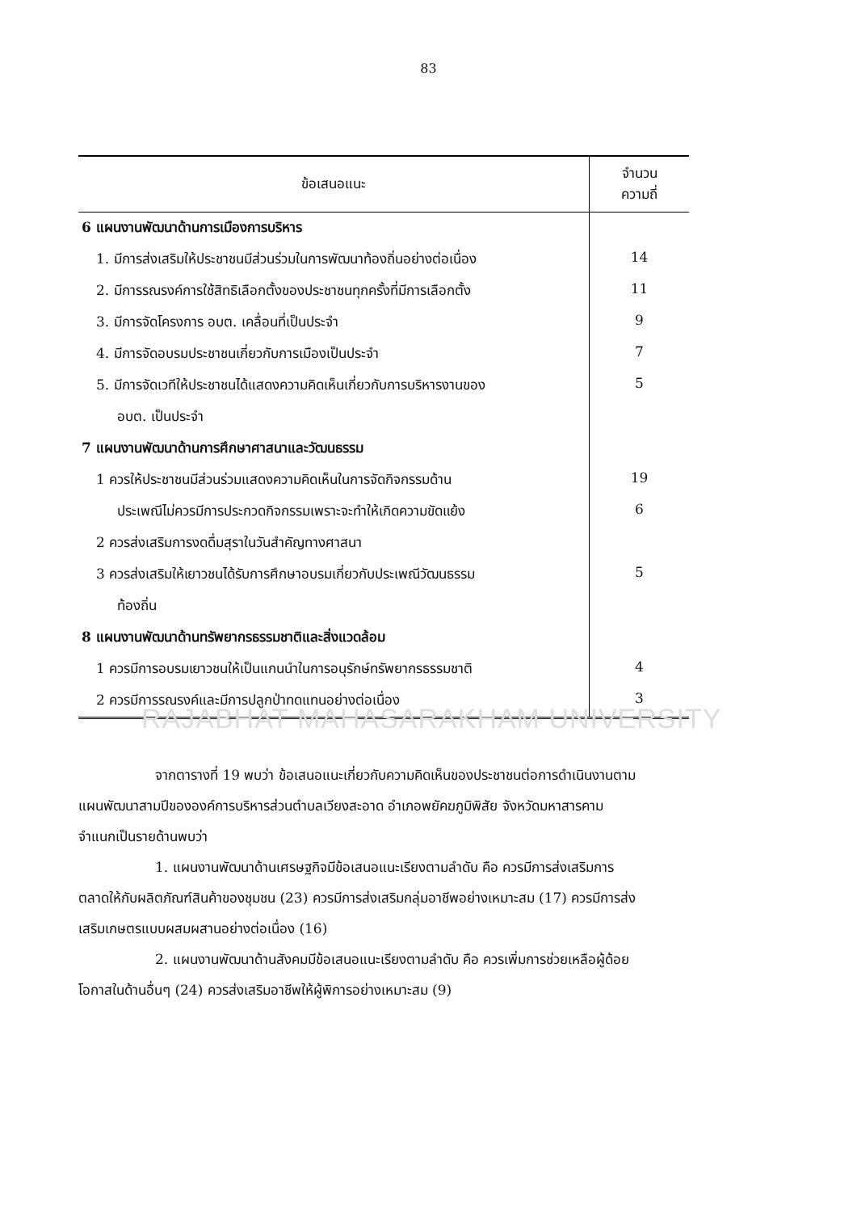83
| ข้อเสนอแนะ | จำนวน ความถี่ |
| --- | --- |
| 6 แผนงานพัฒนาด้านการเมืองการบริหาร | |
| 1. มีการส่งเสริมให้ประชาชนมีส่วนร่วมในการพัฒนาท้องถิ่นอย่างต่อเนื่อง | 14 |
| 2. มีการรณรงค์การใช้สิทธิเลือกตั้งของประชาชนทุกครั้งที่มีการเลือกตั้ง | 11 |
| 3. มีการจัดโครงการ อบต. เคลื่อนที่เป็นประจำ | 9 |
| 4. มีการจัดอบรมประชาชนเกี่ยวกับการเมืองเป็นประจำ | 7 |
| 5. มีการจัดเวทีให้ประชาชนได้แสดงความคิดเห็นเกี่ยวกับการบริหารงานของ | 5 |
| อบต. เป็นประจำ | |
| 7 แผนงานพัฒนาด้านการศึกษาศาสนาและวัฒนธรรม | |
| 1 ควรให้ประชาชนมีส่วนร่วมแสดงความคิดเห็นในการจัดกิจกรรมด้าน | 19 |
| ประเพณีไม่ควรมีการประกวดกิจกรรมเพราะจะทำให้เกิดความขัดแย้ง | 6 |
| 2 ควรส่งเสริมการงดดื่มสุราในวันสำคัญทางศาสนา | |
| 3 ควรส่งเสริมให้เยาวชนได้รับการศึกษาอบรมเกี่ยวกับประเพณีวัฒนธรรม | 5 |
| ท้องถิ่น | |
| 8 แผนงานพัฒนาด้านทรัพยากรธรรมชาติและสิ่งแวดล้อม | |
| 1 ควรมีการอบรมเยาวชนให้เป็นแกนนำในการอนุรักษ์ทรัพยากรธรรมชาติ | 4 |
| 2 ควรมีการรณรงค์และมีการปลูกป่าทดแทนอย่างต่อเนื่อง | 3 |
RAJABHAT MAHASARAKHAM UNIVERSITY
จากตารางที่ 19 พบว่า ข้อเสนอแนะเกี่ยวกับความคิดเห็นของประชาชนต่อการดำเนินงานตามแผนพัฒนาสามปีขององค์การบริหารส่วนตำบลเวียงสะอาด อำเภอพยัคฆภูมิพิสัย จังหวัดมหาสารคาม จำแนกเป็นรายด้านพบว่า
1. แผนงานพัฒนาด้านเศรษฐกิจมีข้อเสนอแนะเรียงตามลำดับ คือ ควรมีการส่งเสริมการตลาดให้กับผลิตภัณฑ์สินค้าของชุมชน (23) ควรมีการส่งเสริมกลุ่มอาชีพอย่างเหมาะสม (17) ควรมีการส่งเสริมเกษตรแบบผสมผสานอย่างต่อเนื่อง (16)
2. แผนงานพัฒนาด้านสังคมมีข้อเสนอแนะเรียงตามลำดับ คือ ควรเพิ่มการช่วยเหลือผู้ด้อยโอกาสในด้านอื่นๆ (24) ควรส่งเสริมอาชีพให้ผู้พิการอย่างเหมาะสม (9)